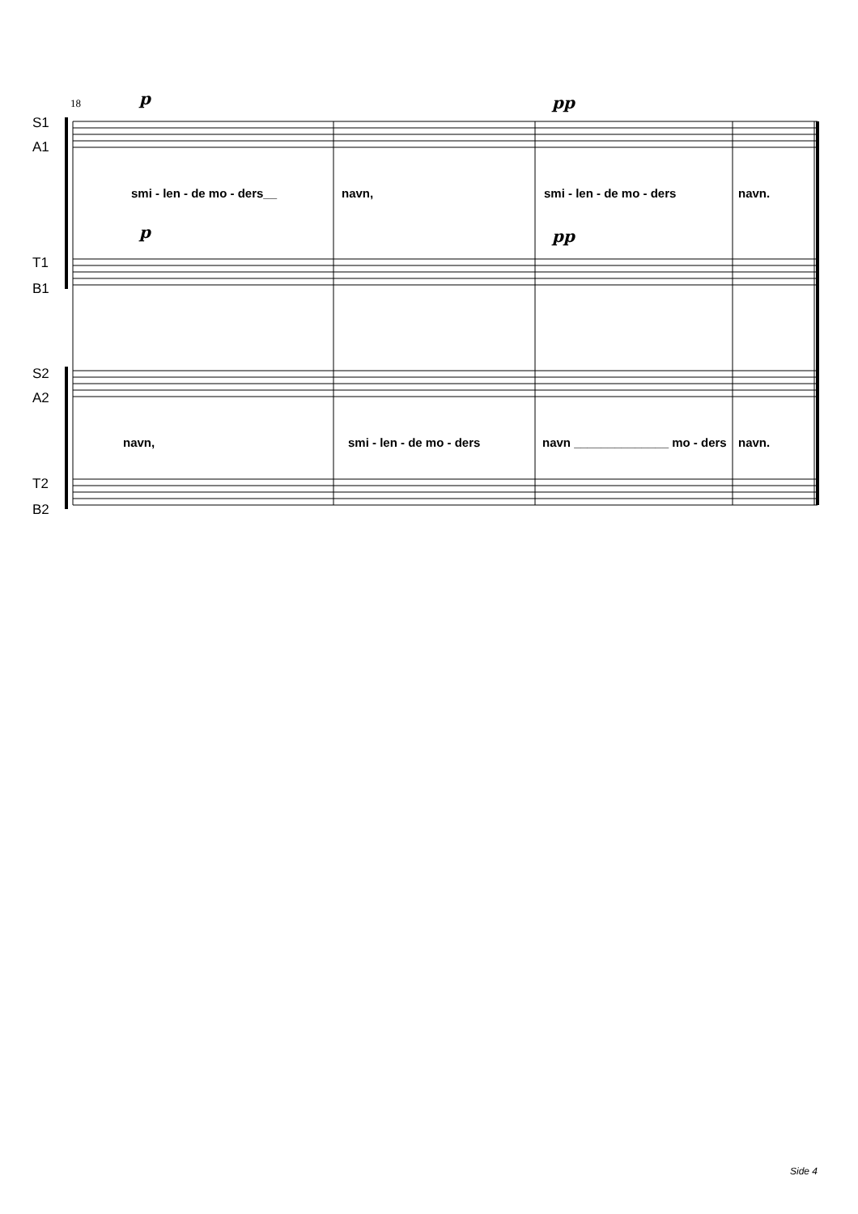S1
A1
T1
B1
S2
A2
T2
B2
18 p pp
p pp
smi - len - de mo - ders__ navn, smi - len - de mo - ders navn.
navn, smi - len - de mo - ders navn ______________ mo - ders navn.
Side 4